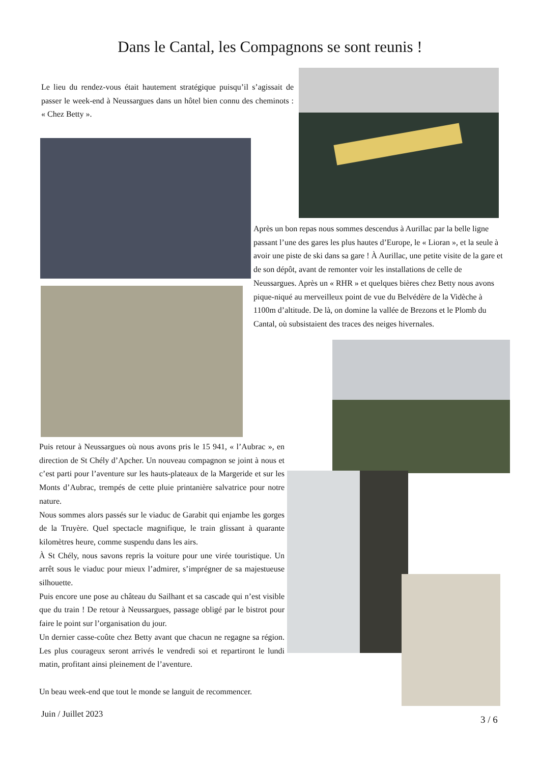Dans le Cantal, les Compagnons se sont reunis !
Le lieu du rendez-vous était hautement stratégique puisqu’il s’agissait de passer le week-end à Neussargues dans un hôtel bien connu des cheminots : « Chez Betty ».
Après un bon repas nous sommes descendus à Aurillac par la belle ligne passant l’une des gares les plus hautes d’Europe, le « Lioran », et la seule à avoir une piste de ski dans sa gare ! À Aurillac, une petite visite de la gare et de son dépôt, avant de remonter voir les installations de celle de Neussargues. Après un « RHR » et quelques bières chez Betty nous avons pique-niqué au merveilleux point de vue du Belvédère de la Vidèche à 1100m d’altitude. De là, on domine la vallée de Brezons et le Plomb du Cantal, où subsistaient des traces des neiges hivernales.
Puis retour à Neussargues où nous avons pris le 15 941, « l’Aubrac », en direction de St Chély d’Apcher. Un nouveau compagnon se joint à nous et c’est parti pour l’aventure sur les hauts-plateaux de la Margeride et sur les Monts d’Aubrac, trempés de cette pluie printanière salvatrice pour notre nature.
Nous sommes alors passés sur le viaduc de Garabit qui enjambe les gorges de la Truyère. Quel spectacle magnifique, le train glissant à quarante kilomètres heure, comme suspendu dans les airs.
À St Chély, nous savons repris la voiture pour une virée touristique. Un arrêt sous le viaduc pour mieux l’admirer, s’imprégner de sa majestueuse silhouette.
Puis encore une pose au château du Sailhant et sa cascade qui n’est visible que du train ! De retour à Neussargues, passage obligé par le bistrot pour faire le point sur l’organisation du jour.
Un dernier casse-coûte chez Betty avant que chacun ne regagne sa région. Les plus courageux seront arrivés le vendredi soi et repartiront le lundi matin, profitant ainsi pleinement de l’aventure.
Un beau week-end que tout le monde se languit de recommencer.
Juin / Juillet 2023 3 / 6